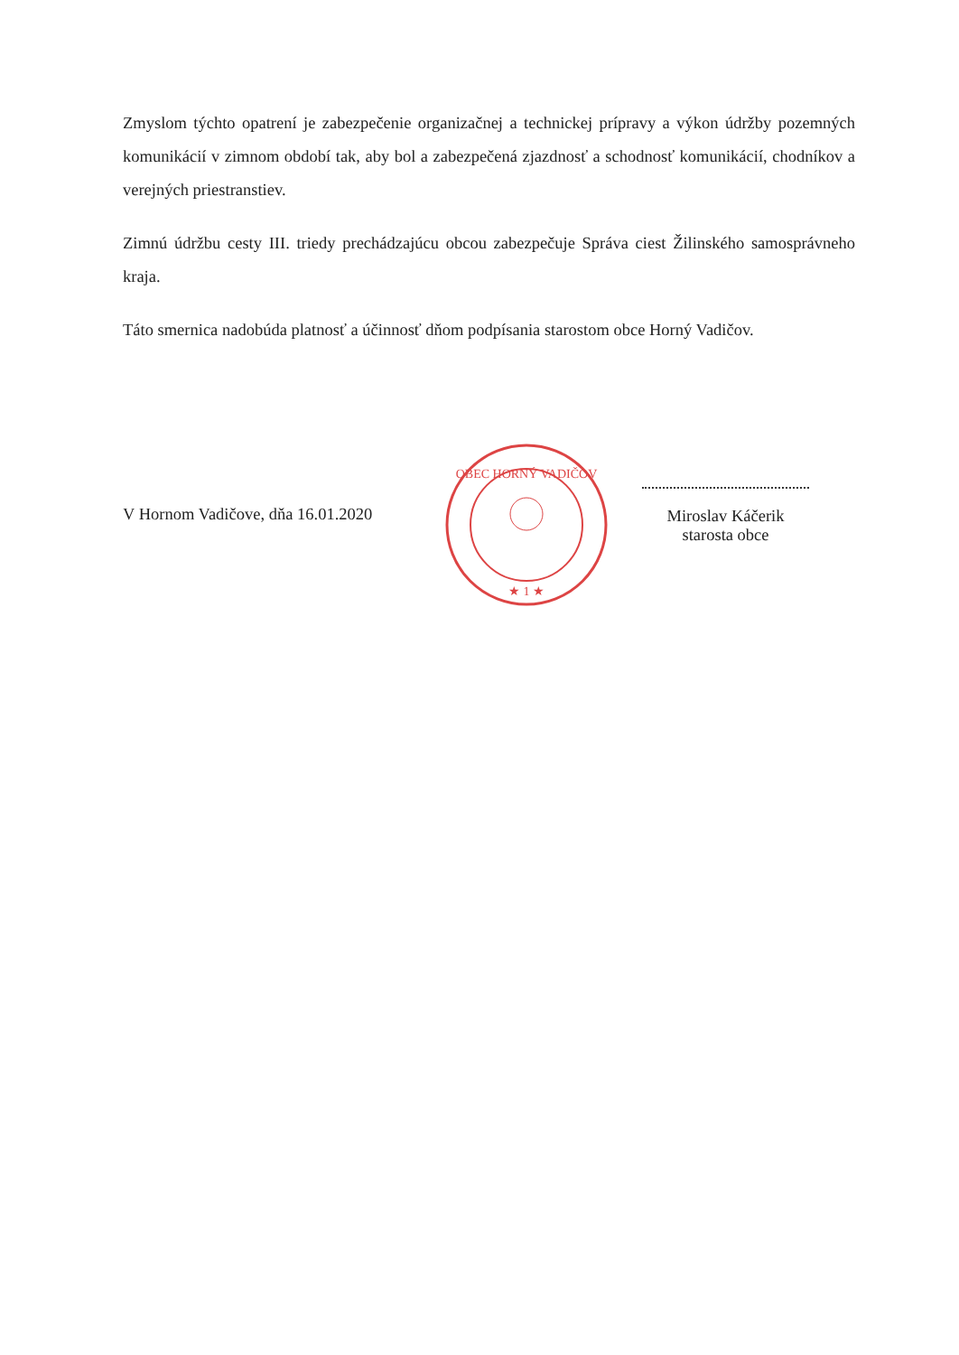Zmyslom týchto opatrení je zabezpečenie organizačnej a technickej prípravy a výkon údržby pozemných komunikácií v zimnom období tak, aby bol a zabezpečená zjazdnosť a schodnosť komunikácií, chodníkov a verejných priestranstiev.
Zimnú údržbu cesty III. triedy prechádzajúcu obcou zabezpečuje Správa ciest Žilinského samosprávneho kraja.
Táto smernica nadobúda platnosť a účinnosť dňom podpísania starostom obce Horný Vadičov.
V Hornom Vadičove, dňa 16.01.2020
OBEC HORNÝ VADIČOV
★ 1 ★
Miroslav Káčerik
starosta obce